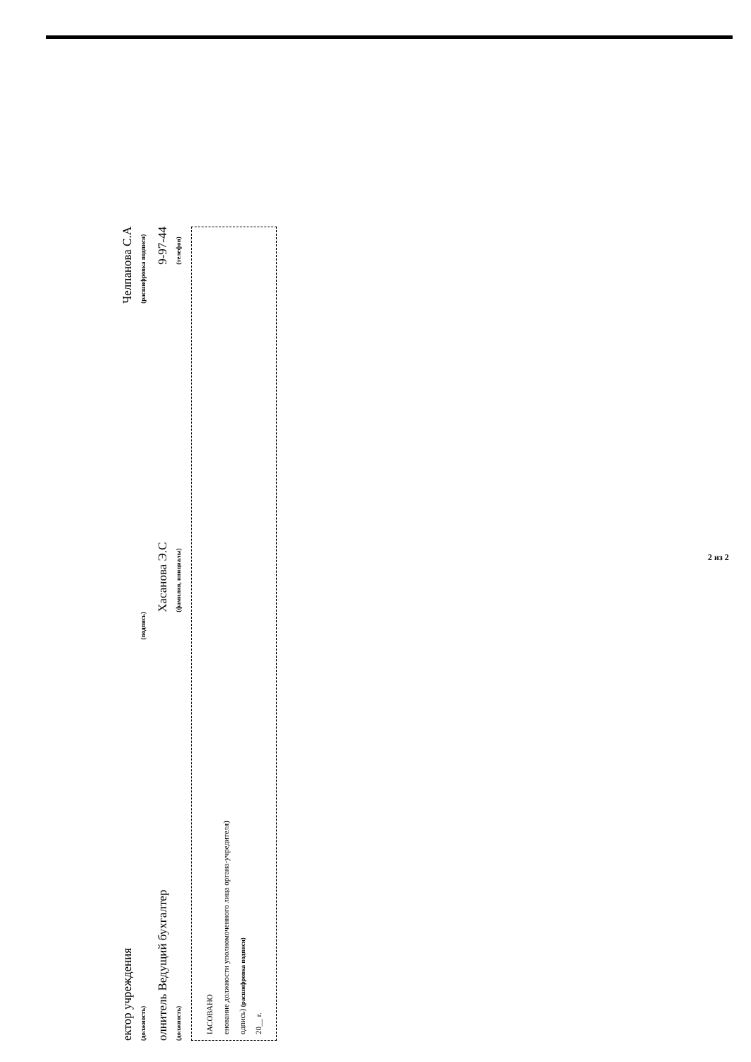ектор учреждения
(должность)
(подпись)
Челпанова С.А
(расшифровка подписи)
олнитель Ведущий бухгалтер
(должность)
Хасанова Э.С
(фамилия, инициалы)
9-97-44
(телефон)
ІАСОВАНО
енование должности уполномоченного лица органа-учредителя)
одпись) (расшифровка подписи)
20__ г.
2 из 2